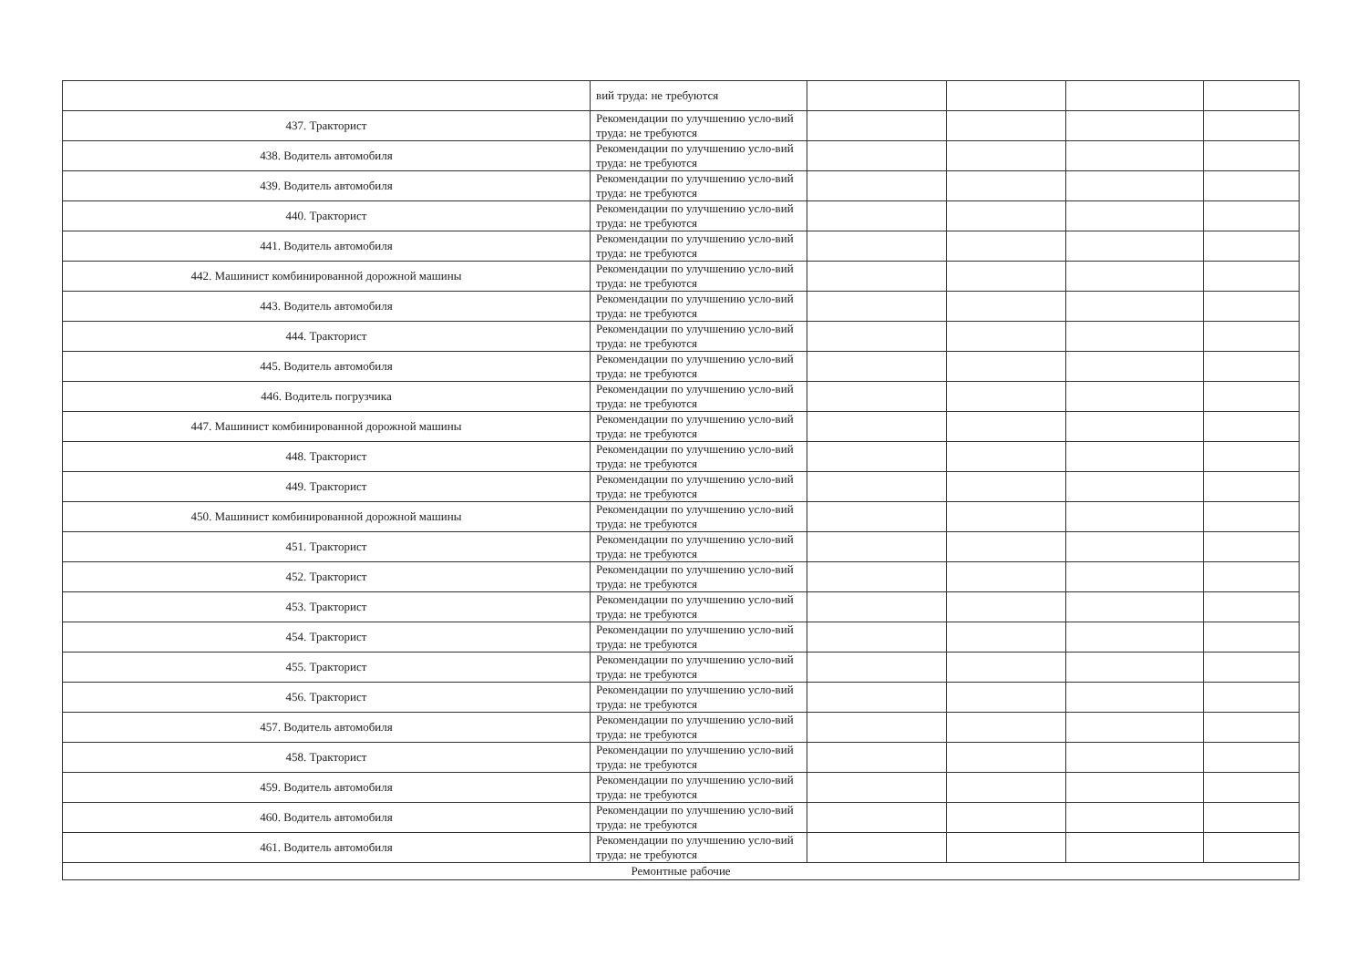| | вий труда: не требуются | | | | |
| 437. Тракторист | Рекомендации по улучшению усло-вий труда: не требуются | | | | |
| 438. Водитель автомобиля | Рекомендации по улучшению усло-вий труда: не требуются | | | | |
| 439. Водитель автомобиля | Рекомендации по улучшению усло-вий труда: не требуются | | | | |
| 440. Тракторист | Рекомендации по улучшению усло-вий труда: не требуются | | | | |
| 441. Водитель автомобиля | Рекомендации по улучшению усло-вий труда: не требуются | | | | |
| 442. Машинист комбинированной дорожной машины | Рекомендации по улучшению усло-вий труда: не требуются | | | | |
| 443. Водитель автомобиля | Рекомендации по улучшению усло-вий труда: не требуются | | | | |
| 444. Тракторист | Рекомендации по улучшению усло-вий труда: не требуются | | | | |
| 445. Водитель автомобиля | Рекомендации по улучшению усло-вий труда: не требуются | | | | |
| 446. Водитель погрузчика | Рекомендации по улучшению усло-вий труда: не требуются | | | | |
| 447. Машинист комбинированной дорожной машины | Рекомендации по улучшению усло-вий труда: не требуются | | | | |
| 448. Тракторист | Рекомендации по улучшению усло-вий труда: не требуются | | | | |
| 449. Тракторист | Рекомендации по улучшению усло-вий труда: не требуются | | | | |
| 450. Машинист комбинированной дорожной машины | Рекомендации по улучшению усло-вий труда: не требуются | | | | |
| 451. Тракторист | Рекомендации по улучшению усло-вий труда: не требуются | | | | |
| 452. Тракторист | Рекомендации по улучшению усло-вий труда: не требуются | | | | |
| 453. Тракторист | Рекомендации по улучшению усло-вий труда: не требуются | | | | |
| 454. Тракторист | Рекомендации по улучшению усло-вий труда: не требуются | | | | |
| 455. Тракторист | Рекомендации по улучшению усло-вий труда: не требуются | | | | |
| 456. Тракторист | Рекомендации по улучшению усло-вий труда: не требуются | | | | |
| 457. Водитель автомобиля | Рекомендации по улучшению усло-вий труда: не требуются | | | | |
| 458. Тракторист | Рекомендации по улучшению усло-вий труда: не требуются | | | | |
| 459. Водитель автомобиля | Рекомендации по улучшению усло-вий труда: не требуются | | | | |
| 460. Водитель автомобиля | Рекомендации по улучшению усло-вий труда: не требуются | | | | |
| 461. Водитель автомобиля | Рекомендации по улучшению усло-вий труда: не требуются | | | | |
| Ремонтные рабочие | | | | | |